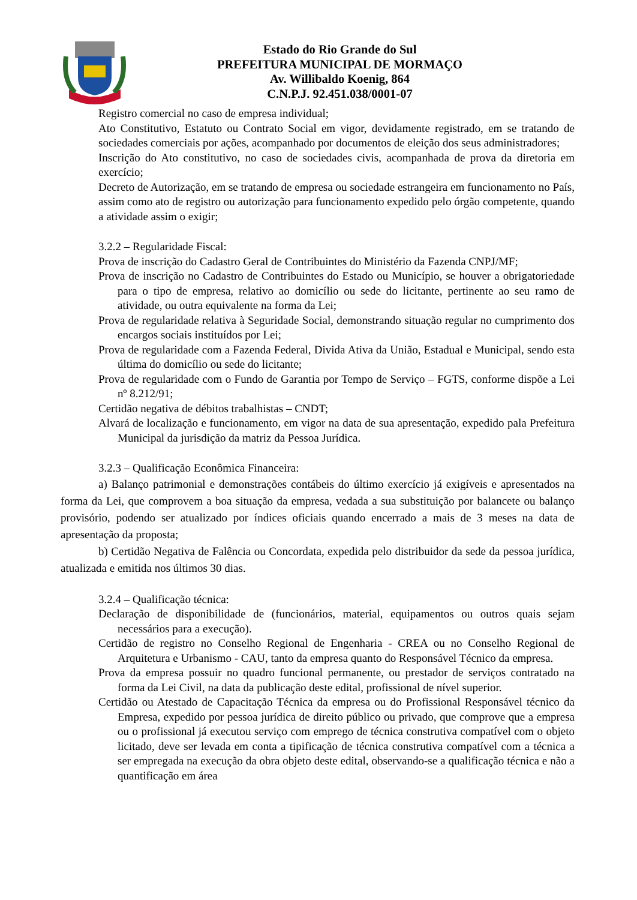Estado do Rio Grande do Sul
PREFEITURA MUNICIPAL DE MORMAÇO
Av. Willibaldo Koenig, 864
C.N.P.J. 92.451.038/0001-07
Registro comercial no caso de empresa individual;
Ato Constitutivo, Estatuto ou Contrato Social em vigor, devidamente registrado, em se tratando de sociedades comerciais por ações, acompanhado por documentos de eleição dos seus administradores;
Inscrição do Ato constitutivo, no caso de sociedades civis, acompanhada de prova da diretoria em exercício;
Decreto de Autorização, em se tratando de empresa ou sociedade estrangeira em funcionamento no País, assim como ato de registro ou autorização para funcionamento expedido pelo órgão competente, quando a atividade assim o exigir;
3.2.2 – Regularidade Fiscal:
Prova de inscrição do Cadastro Geral de Contribuintes do Ministério da Fazenda CNPJ/MF;
Prova de inscrição no Cadastro de Contribuintes do Estado ou Município, se houver a obrigatoriedade para o tipo de empresa, relativo ao domicílio ou sede do licitante, pertinente ao seu ramo de atividade, ou outra equivalente na forma da Lei;
Prova de regularidade relativa à Seguridade Social, demonstrando situação regular no cumprimento dos encargos sociais instituídos por Lei;
Prova de regularidade com a Fazenda Federal, Divida Ativa da União, Estadual e Municipal, sendo esta última do domicílio ou sede do licitante;
Prova de regularidade com o Fundo de Garantia por Tempo de Serviço – FGTS, conforme dispõe a Lei nº 8.212/91;
Certidão negativa de débitos trabalhistas – CNDT;
Alvará de localização e funcionamento, em vigor na data de sua apresentação, expedido pala Prefeitura Municipal da jurisdição da matriz da Pessoa Jurídica.
3.2.3 – Qualificação Econômica Financeira:
a) Balanço patrimonial e demonstrações contábeis do último exercício já exigíveis e apresentados na forma da Lei, que comprovem a boa situação da empresa, vedada a sua substituição por balancete ou balanço provisório, podendo ser atualizado por índices oficiais quando encerrado a mais de 3 meses na data de apresentação da proposta;
b) Certidão Negativa de Falência ou Concordata, expedida pelo distribuidor da sede da pessoa jurídica, atualizada e emitida nos últimos 30 dias.
3.2.4 – Qualificação técnica:
Declaração de disponibilidade de (funcionários, material, equipamentos ou outros quais sejam necessários para a execução).
Certidão de registro no Conselho Regional de Engenharia - CREA ou no Conselho Regional de Arquitetura e Urbanismo - CAU, tanto da empresa quanto do Responsável Técnico da empresa.
Prova da empresa possuir no quadro funcional permanente, ou prestador de serviços contratado na forma da Lei Civil, na data da publicação deste edital, profissional de nível superior.
Certidão ou Atestado de Capacitação Técnica da empresa ou do Profissional Responsável técnico da Empresa, expedido por pessoa jurídica de direito público ou privado, que comprove que a empresa ou o profissional já executou serviço com emprego de técnica construtiva compatível com o objeto licitado, deve ser levada em conta a tipificação de técnica construtiva compatível com a técnica a ser empregada na execução da obra objeto deste edital, observando-se a qualificação técnica e não a quantificação em área